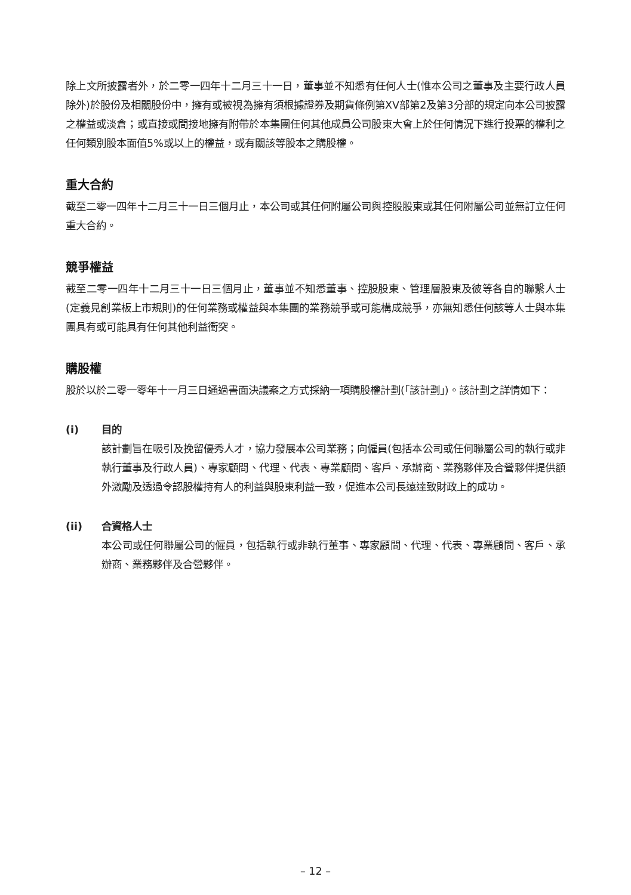除上文所披露者外，於二零一四年十二月三十一日，董事並不知悉有任何人士(惟本公司之董事及主要行政人員除外)於股份及相關股份中，擁有或被視為擁有須根據證券及期貨條例第XV部第2及第3分部的規定向本公司披露之權益或淡倉；或直接或間接地擁有附帶於本集團任何其他成員公司股東大會上於任何情況下進行投票的權利之任何類別股本面值5%或以上的權益，或有關該等股本之購股權。
重大合約
截至二零一四年十二月三十一日三個月止，本公司或其任何附屬公司與控股股東或其任何附屬公司並無訂立任何重大合約。
競爭權益
截至二零一四年十二月三十一日三個月止，董事並不知悉董事、控股股東、管理層股東及彼等各自的聯繫人士(定義見創業板上市規則)的任何業務或權益與本集團的業務競爭或可能構成競爭，亦無知悉任何該等人士與本集團具有或可能具有任何其他利益衝突。
購股權
股於以於二零一零年十一月三日通過書面決議案之方式採納一項購股權計劃(「該計劃」)。該計劃之詳情如下：
(i) 目的
該計劃旨在吸引及挽留優秀人才，協力發展本公司業務；向僱員(包括本公司或任何聯屬公司的執行或非執行董事及行政人員)、專家顧問、代理、代表、專業顧問、客戶、承辦商、業務夥伴及合營夥伴提供額外激勵及透過令認股權持有人的利益與股東利益一致，促進本公司長遠達致財政上的成功。
(ii) 合資格人士
本公司或任何聯屬公司的僱員，包括執行或非執行董事、專家顧問、代理、代表、專業顧問、客戶、承辦商、業務夥伴及合營夥伴。
– 12 –